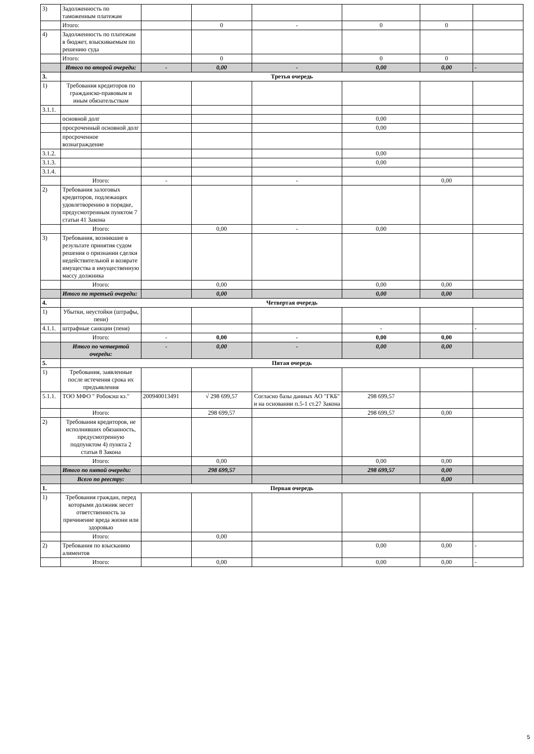| 3) | Задолженность по таможенным платежам | | | | | | |
| | Итого: | | 0 | - | 0 | 0 | |
| 4) | Задолженность по платежам в бюджет, взыскиваемым по решению суда | | | | | | |
| | Итого: | | 0 | | 0 | 0 | |
| | Итого по второй очереди: | - | 0,00 | - | 0,00 | 0,00 | - |
| 3. | Третья очередь | | | | | | |
| 1) | Требования кредиторов по гражданско-правовым и иным обязательствам | | | | | | |
| 3.1.1. | | | | | | | |
| | основной долг | | | | 0,00 | | |
| | просроченный основной долг | | | | 0,00 | | |
| | просроченное вознаграждение | | | | | | |
| 3.1.2. | | | | | 0,00 | | |
| 3.1.3. | | | | | 0,00 | | |
| 3.1.4. | | | | | | | |
| | Итого: | - | | - | | 0,00 | |
| 2) | Требования залоговых кредиторов, подлежащих удовлетворению в порядке, предусмотренным пунктом 7 статьи 41 Закона | | | | | | |
| | Итого: | | 0,00 | - | 0,00 | | |
| 3) | Требования, возникшие в результате принятия судом решения о признании сделки недействительной и возврате имущества в имущественную массу должника | | | | | | |
| | Итого: | | 0,00 | | 0,00 | 0,00 | |
| | Итого по третьей очереди: | | 0,00 | | 0,00 | 0,00 | |
| 4. | Четвертая очередь | | | | | | |
| 1) | Убытки, неустойки (штрафы, пени) | | | | | | |
| 4.1.1. | штрафные санкции (пеня) | | | | - | | - |
| | Итого: | - | 0,00 | - | 0,00 | 0,00 | |
| | Итого по четвертой очереди: | - | 0,00 | - | 0,00 | 0,00 | |
| 5. | Пятая очередь | | | | | | |
| 1) | Требования, заявленные после истечения срока их предъявления | | | | | | |
| 5.1.1. | ТОО МФО " Робокэш кз." | 200940013491 | √ 298 699,57 | Согласно базы данных АО "ГКБ" и на основании п.5-1 ст.27 Закона | 298 699,57 | | |
| | Итого: | | 298 699,57 | | 298 699,57 | 0,00 | |
| 2) | Требования кредиторов, не исполнивших обязанность, предусмотренную подпунктом 4) пункта 2 статьи 8 Закона | | | | | | |
| | Итого: | | 0,00 | | 0,00 | 0,00 | |
| | Итого по пятой очереди: | | 298 699,57 | | 298 699,57 | 0,00 | |
| | Всего по реестру: | | | | | 0,00 | |
| 1. | Первая очередь | | | | | | |
| 1) | Требования граждан, перед которыми должник несет ответственность за причинение вреда жизни или здоровью | | | | | | |
| | Итого: | | 0,00 | | | | |
| 2) | Требования по взысканию алиментов | | | | 0,00 | 0,00 | - |
| | Итого: | | 0,00 | | 0,00 | 0,00 | - |
5